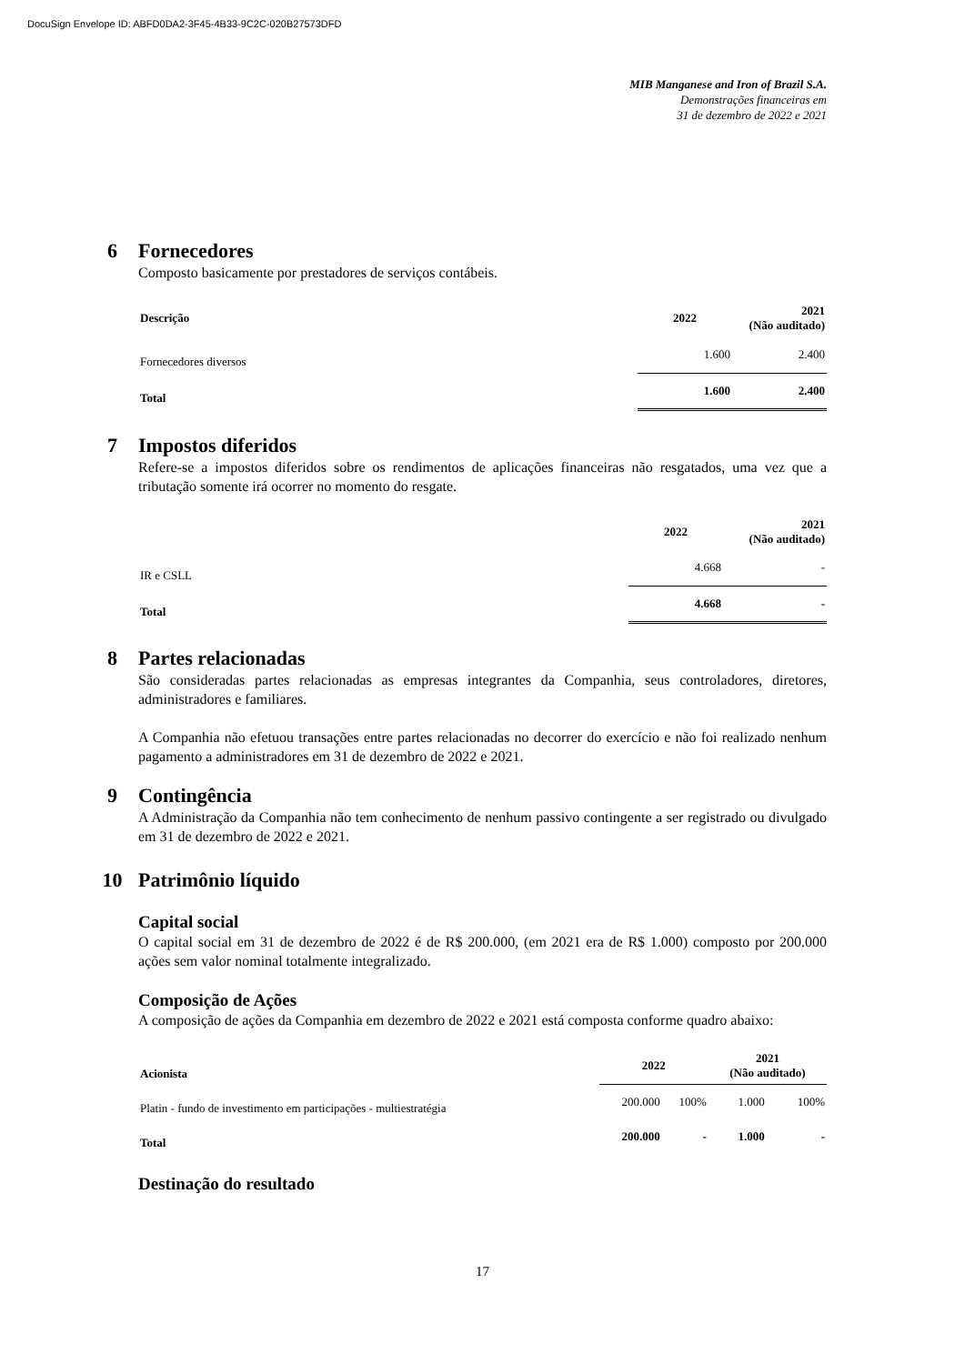DocuSign Envelope ID: ABFD0DA2-3F45-4B33-9C2C-020B27573DFD
MIB Manganese and Iron of Brazil S.A.
Demonstrações financeiras em
31 de dezembro de 2022 e 2021
6 Fornecedores
Composto basicamente por prestadores de serviços contábeis.
| Descrição | 2022 | 2021 (Não auditado) |
| --- | --- | --- |
| Fornecedores diversos | 1.600 | 2.400 |
| Total | 1.600 | 2.400 |
7 Impostos diferidos
Refere-se a impostos diferidos sobre os rendimentos de aplicações financeiras não resgatados, uma vez que a tributação somente irá ocorrer no momento do resgate.
| | 2022 | 2021 (Não auditado) |
| --- | --- | --- |
| IR e CSLL | 4.668 | - |
| Total | 4.668 | - |
8 Partes relacionadas
São consideradas partes relacionadas as empresas integrantes da Companhia, seus controladores, diretores, administradores e familiares.
A Companhia não efetuou transações entre partes relacionadas no decorrer do exercício e não foi realizado nenhum pagamento a administradores em 31 de dezembro de 2022 e 2021.
9 Contingência
A Administração da Companhia não tem conhecimento de nenhum passivo contingente a ser registrado ou divulgado em 31 de dezembro de 2022 e 2021.
10 Patrimônio líquido
Capital social
O capital social em 31 de dezembro de 2022 é de R$ 200.000, (em 2021 era de R$ 1.000) composto por 200.000 ações sem valor nominal totalmente integralizado.
Composição de Ações
A composição de ações da Companhia em dezembro de 2022 e 2021 está composta conforme quadro abaixo:
| Acionista | 2022 | | 2021 (Não auditado) | |
| --- | --- | --- | --- | --- |
| Platin - fundo de investimento em participações - multiestratégia | 200.000 | 100% | 1.000 | 100% |
| Total | 200.000 | - | 1.000 | - |
Destinação do resultado
17